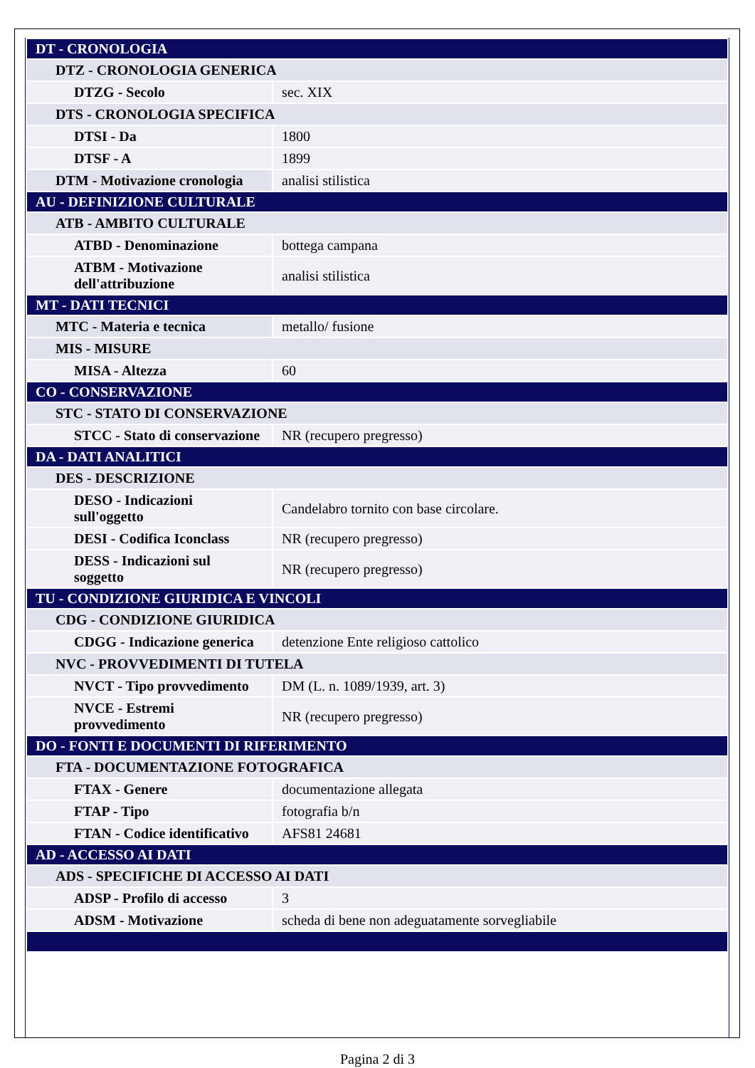| DT - CRONOLOGIA | |
| DTZ - CRONOLOGIA GENERICA | |
| DTZG - Secolo | sec. XIX |
| DTS - CRONOLOGIA SPECIFICA | |
| DTSI - Da | 1800 |
| DTSF - A | 1899 |
| DTM - Motivazione cronologia | analisi stilistica |
| AU - DEFINIZIONE CULTURALE | |
| ATB - AMBITO CULTURALE | |
| ATBD - Denominazione | bottega campana |
| ATBM - Motivazione dell'attribuzione | analisi stilistica |
| MT - DATI TECNICI | |
| MTC - Materia e tecnica | metallo/ fusione |
| MIS - MISURE | |
| MISA - Altezza | 60 |
| CO - CONSERVAZIONE | |
| STC - STATO DI CONSERVAZIONE | |
| STCC - Stato di conservazione | NR (recupero pregresso) |
| DA - DATI ANALITICI | |
| DES - DESCRIZIONE | |
| DESO - Indicazioni sull'oggetto | Candelabro tornito con base circolare. |
| DESI - Codifica Iconclass | NR (recupero pregresso) |
| DESS - Indicazioni sul soggetto | NR (recupero pregresso) |
| TU - CONDIZIONE GIURIDICA E VINCOLI | |
| CDG - CONDIZIONE GIURIDICA | |
| CDGG - Indicazione generica | detenzione Ente religioso cattolico |
| NVC - PROVVEDIMENTI DI TUTELA | |
| NVCT - Tipo provvedimento | DM (L. n. 1089/1939, art. 3) |
| NVCE - Estremi provvedimento | NR (recupero pregresso) |
| DO - FONTI E DOCUMENTI DI RIFERIMENTO | |
| FTA - DOCUMENTAZIONE FOTOGRAFICA | |
| FTAX - Genere | documentazione allegata |
| FTAP - Tipo | fotografia b/n |
| FTAN - Codice identificativo | AFS81 24681 |
| AD - ACCESSO AI DATI | |
| ADS - SPECIFICHE DI ACCESSO AI DATI | |
| ADSP - Profilo di accesso | 3 |
| ADSM - Motivazione | scheda di bene non adeguatamente sorvegliabile |
Pagina 2 di 3